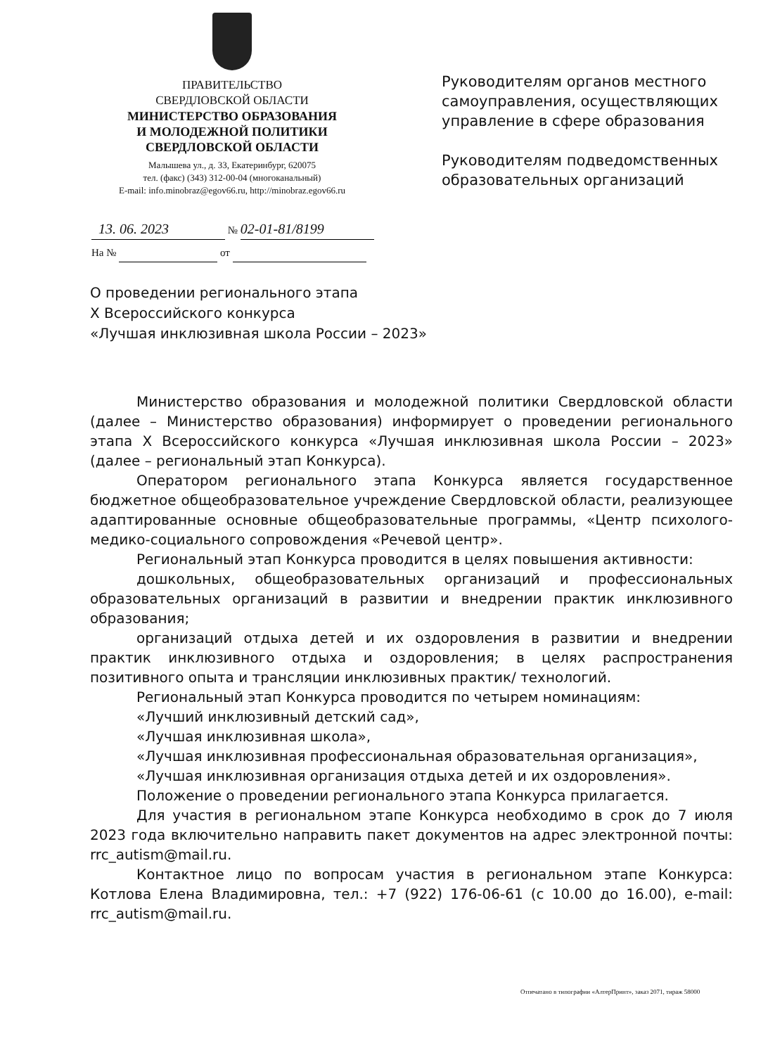ПРАВИТЕЛЬСТВО
СВЕРДЛОВСКОЙ ОБЛАСТИ
МИНИСТЕРСТВО ОБРАЗОВАНИЯ
И МОЛОДЕЖНОЙ ПОЛИТИКИ
СВЕРДЛОВСКОЙ ОБЛАСТИ
Малышева ул., д. 33, Екатеринбург, 620075
тел. (факс) (343) 312-00-04 (многоканальный)
E-mail: info.minobraz@egov66.ru, http://minobraz.egov66.ru
Руководителям органов местного
самоуправления, осуществляющих
управление в сфере образования
Руководителям подведомственных
образовательных организаций
13. 06. 2023 № 02-01-81/8199
На № от
О проведении регионального этапа
X Всероссийского конкурса
«Лучшая инклюзивная школа России – 2023»
Министерство образования и молодежной политики Свердловской области (далее – Министерство образования) информирует о проведении регионального этапа X Всероссийского конкурса «Лучшая инклюзивная школа России – 2023» (далее – региональный этап Конкурса).
Оператором регионального этапа Конкурса является государственное бюджетное общеобразовательное учреждение Свердловской области, реализующее адаптированные основные общеобразовательные программы, «Центр психолого-медико-социального сопровождения «Речевой центр».
Региональный этап Конкурса проводится в целях повышения активности:
дошкольных, общеобразовательных организаций и профессиональных образовательных организаций в развитии и внедрении практик инклюзивного образования;
организаций отдыха детей и их оздоровления в развитии и внедрении практик инклюзивного отдыха и оздоровления; в целях распространения позитивного опыта и трансляции инклюзивных практик/ технологий.
Региональный этап Конкурса проводится по четырем номинациям:
«Лучший инклюзивный детский сад»,
«Лучшая инклюзивная школа»,
«Лучшая инклюзивная профессиональная образовательная организация»,
«Лучшая инклюзивная организация отдыха детей и их оздоровления».
Положение о проведении регионального этапа Конкурса прилагается.
Для участия в региональном этапе Конкурса необходимо в срок до 7 июля 2023 года включительно направить пакет документов на адрес электронной почты: rrc_autism@mail.ru.
Контактное лицо по вопросам участия в региональном этапе Конкурса: Котлова Елена Владимировна, тел.: +7 (922) 176-06-61 (с 10.00 до 16.00), e-mail: rrc_autism@mail.ru.
Отпечатано в типографии «АлтерПринт», заказ 2071, тираж 58000